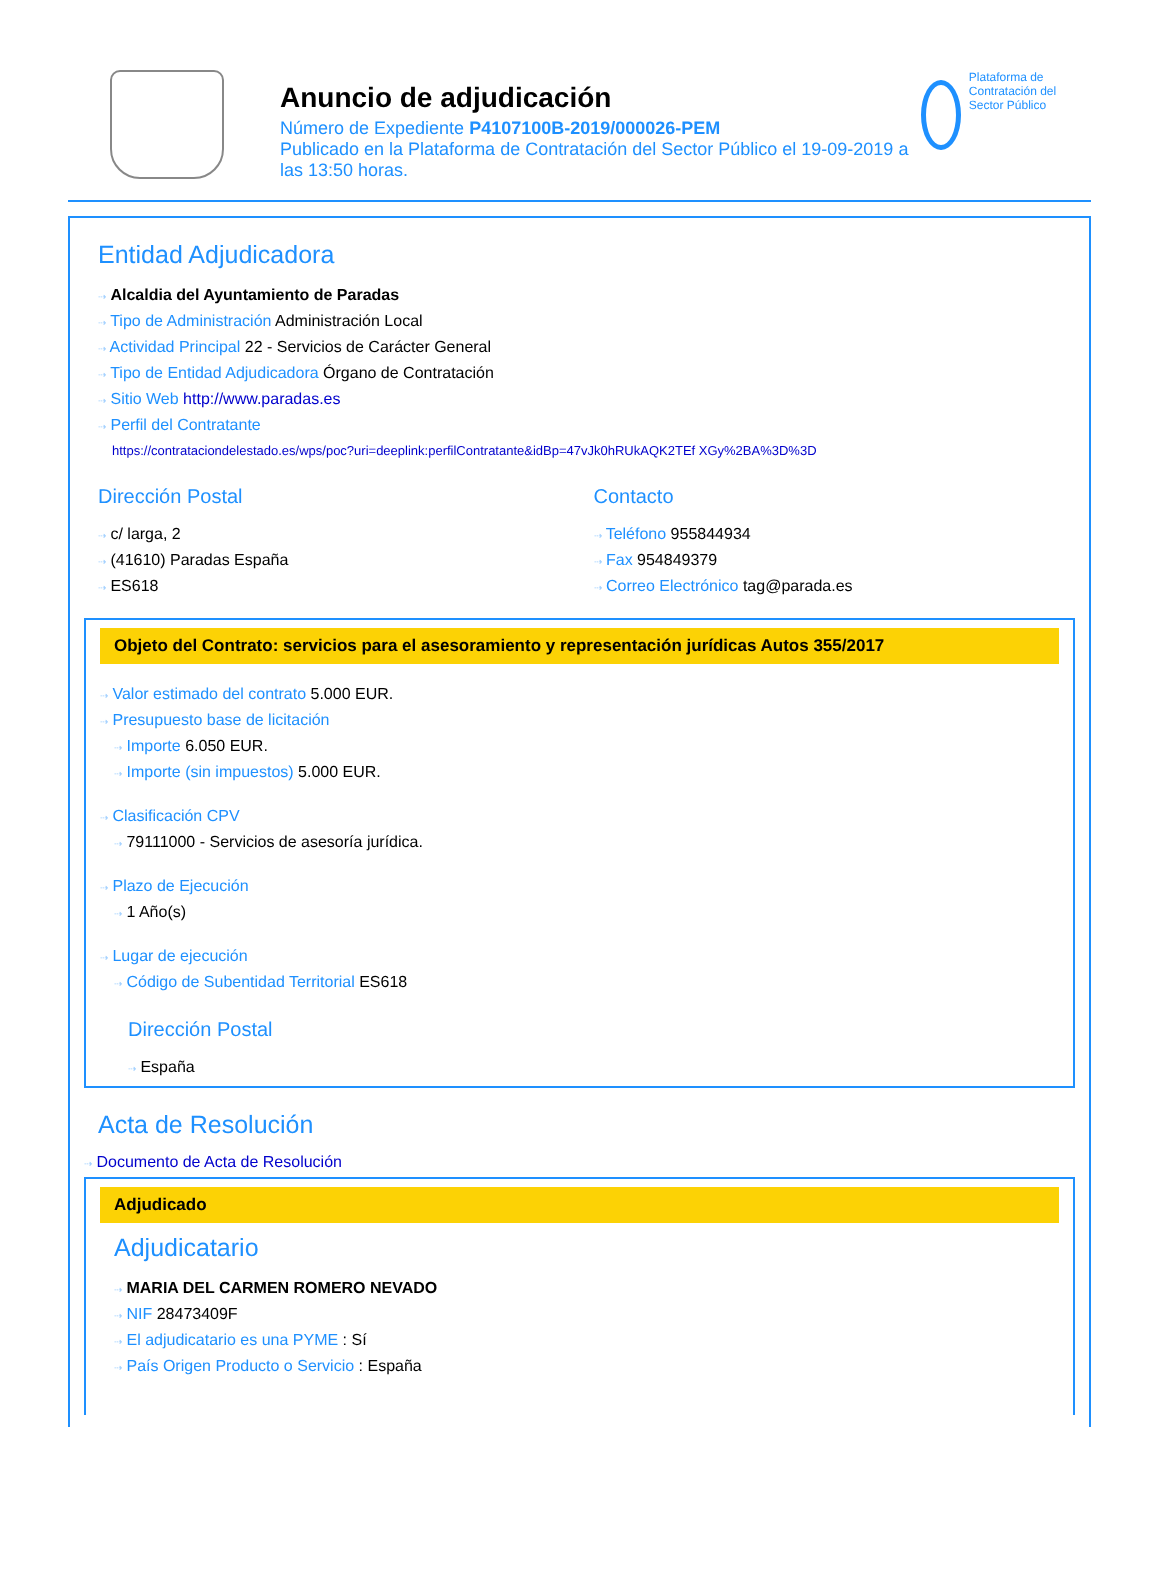Anuncio de adjudicación
Número de Expediente P4107100B-2019/000026-PEM
Publicado en la Plataforma de Contratación del Sector Público el 19-09-2019 a las 13:50 horas.
Plataforma de Contratación del Sector Público
Entidad Adjudicadora
⇢ Alcaldia del Ayuntamiento de Paradas
⇢ Tipo de Administración Administración Local
⇢ Actividad Principal 22 - Servicios de Carácter General
⇢ Tipo de Entidad Adjudicadora Órgano de Contratación
⇢ Sitio Web http://www.paradas.es
⇢ Perfil del Contratante
https://contrataciondelestado.es/wps/poc?uri=deeplink:perfilContratante&idBp=47vJk0hRUkAQK2TEf XGy%2BA%3D%3D
Dirección Postal
⇢ c/ larga, 2
⇢ (41610) Paradas España
⇢ ES618
Contacto
⇢ Teléfono 955844934
⇢ Fax 954849379
⇢ Correo Electrónico tag@parada.es
Objeto del Contrato: servicios para el asesoramiento y representación jurídicas Autos 355/2017
⇢ Valor estimado del contrato 5.000 EUR.
⇢ Presupuesto base de licitación
⇢ Importe 6.050 EUR.
⇢ Importe (sin impuestos) 5.000 EUR.
⇢ Clasificación CPV
⇢ 79111000 - Servicios de asesoría jurídica.
⇢ Plazo de Ejecución
⇢ 1 Año(s)
⇢ Lugar de ejecución
⇢ Código de Subentidad Territorial ES618
Dirección Postal
⇢ España
Acta de Resolución
⇢ Documento de Acta de Resolución
Adjudicado
Adjudicatario
⇢ MARIA DEL CARMEN ROMERO NEVADO
⇢ NIF 28473409F
⇢ El adjudicatario es una PYME : Sí
⇢ País Origen Producto o Servicio : España